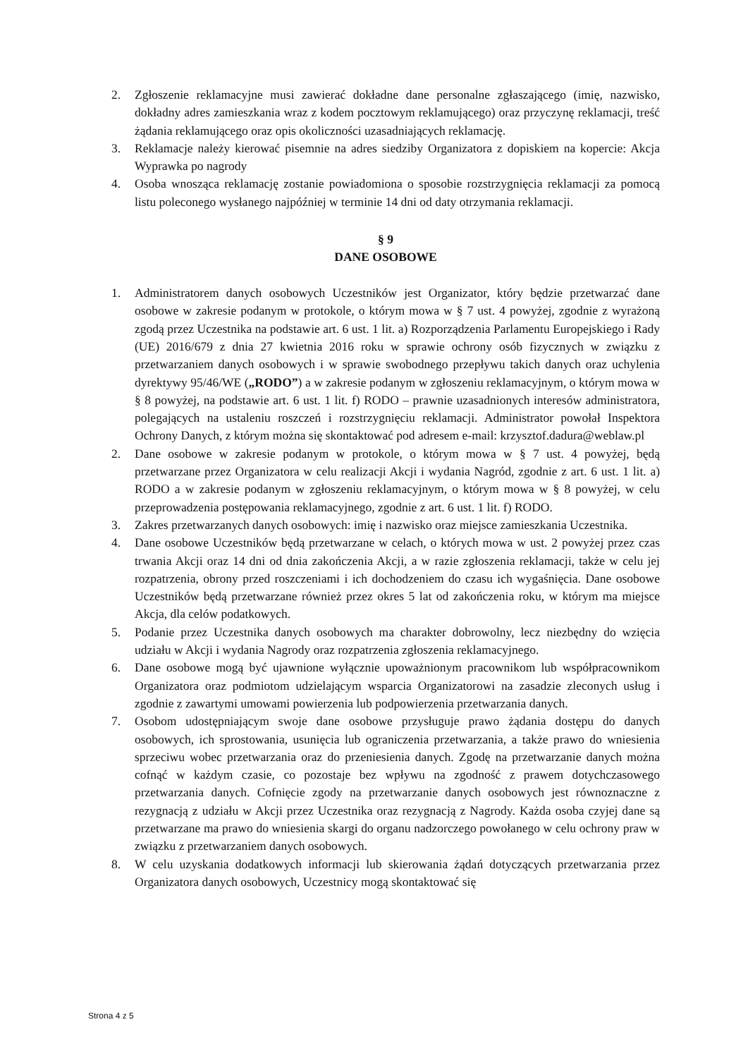2. Zgłoszenie reklamacyjne musi zawierać dokładne dane personalne zgłaszającego (imię, nazwisko, dokładny adres zamieszkania wraz z kodem pocztowym reklamującego) oraz przyczynę reklamacji, treść żądania reklamującego oraz opis okoliczności uzasadniających reklamację.
3. Reklamacje należy kierować pisemnie na adres siedziby Organizatora z dopiskiem na kopercie: Akcja Wyprawka po nagrody
4. Osoba wnosząca reklamację zostanie powiadomiona o sposobie rozstrzygnięcia reklamacji za pomocą listu poleconego wysłanego najpóźniej w terminie 14 dni od daty otrzymania reklamacji.
§ 9
DANE OSOBOWE
1. Administratorem danych osobowych Uczestników jest Organizator, który będzie przetwarzać dane osobowe w zakresie podanym w protokole, o którym mowa w § 7 ust. 4 powyżej, zgodnie z wyrażoną zgodą przez Uczestnika na podstawie art. 6 ust. 1 lit. a) Rozporządzenia Parlamentu Europejskiego i Rady (UE) 2016/679 z dnia 27 kwietnia 2016 roku w sprawie ochrony osób fizycznych w związku z przetwarzaniem danych osobowych i w sprawie swobodnego przepływu takich danych oraz uchylenia dyrektywy 95/46/WE („RODO”) a w zakresie podanym w zgłoszeniu reklamacyjnym, o którym mowa w § 8 powyżej, na podstawie art. 6 ust. 1 lit. f) RODO – prawnie uzasadnionych interesów administratora, polegających na ustaleniu roszczeń i rozstrzygnięciu reklamacji. Administrator powołał Inspektora Ochrony Danych, z którym można się skontaktować pod adresem e-mail: krzysztof.dadura@weblaw.pl
2. Dane osobowe w zakresie podanym w protokole, o którym mowa w § 7 ust. 4 powyżej, będą przetwarzane przez Organizatora w celu realizacji Akcji i wydania Nagród, zgodnie z art. 6 ust. 1 lit. a) RODO a w zakresie podanym w zgłoszeniu reklamacyjnym, o którym mowa w § 8 powyżej, w celu przeprowadzenia postępowania reklamacyjnego, zgodnie z art. 6 ust. 1 lit. f) RODO.
3. Zakres przetwarzanych danych osobowych: imię i nazwisko oraz miejsce zamieszkania Uczestnika.
4. Dane osobowe Uczestników będą przetwarzane w celach, o których mowa w ust. 2 powyżej przez czas trwania Akcji oraz 14 dni od dnia zakończenia Akcji, a w razie zgłoszenia reklamacji, także w celu jej rozpatrzenia, obrony przed roszczeniami i ich dochodzeniem do czasu ich wygaśnięcia. Dane osobowe Uczestników będą przetwarzane również przez okres 5 lat od zakończenia roku, w którym ma miejsce Akcja, dla celów podatkowych.
5. Podanie przez Uczestnika danych osobowych ma charakter dobrowolny, lecz niezbędny do wzięcia udziału w Akcji i wydania Nagrody oraz rozpatrzenia zgłoszenia reklamacyjnego.
6. Dane osobowe mogą być ujawnione wyłącznie upoważnionym pracownikom lub współpracownikom Organizatora oraz podmiotom udzielającym wsparcia Organizatorowi na zasadzie zleconych usług i zgodnie z zawartymi umowami powierzenia lub podpowierzenia przetwarzania danych.
7. Osobom udostępniającym swoje dane osobowe przysługuje prawo żądania dostępu do danych osobowych, ich sprostowania, usunięcia lub ograniczenia przetwarzania, a także prawo do wniesienia sprzeciwu wobec przetwarzania oraz do przeniesienia danych. Zgodę na przetwarzanie danych można cofnąć w każdym czasie, co pozostaje bez wpływu na zgodność z prawem dotychczasowego przetwarzania danych. Cofnięcie zgody na przetwarzanie danych osobowych jest równoznaczne z rezygnacją z udziału w Akcji przez Uczestnika oraz rezygnacją z Nagrody. Każda osoba czyjej dane są przetwarzane ma prawo do wniesienia skargi do organu nadzorczego powołanego w celu ochrony praw w związku z przetwarzaniem danych osobowych.
8. W celu uzyskania dodatkowych informacji lub skierowania żądań dotyczących przetwarzania przez Organizatora danych osobowych, Uczestnicy mogą skontaktować się
Strona 4 z 5